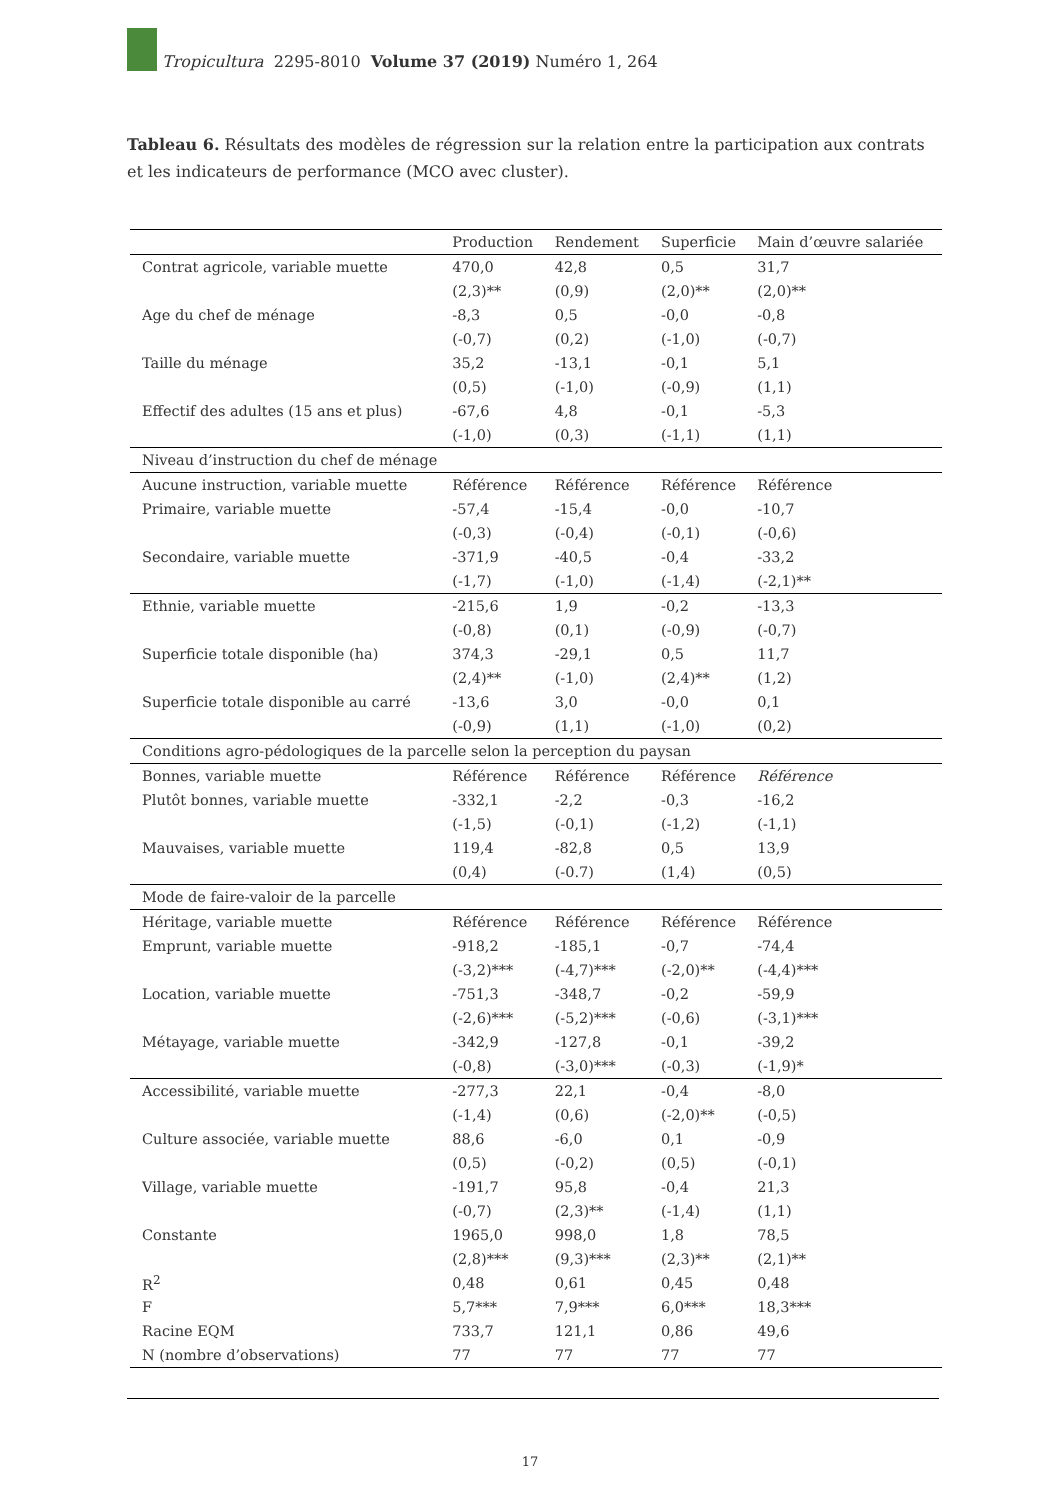Tropicultura 2295-8010 Volume 37 (2019) Numéro 1, 264
Tableau 6. Résultats des modèles de régression sur la relation entre la participation aux contrats et les indicateurs de performance (MCO avec cluster).
| | Production | Rendement | Superficie | Main d’œuvre salariée |
| --- | --- | --- | --- | --- |
| Contrat agricole, variable muette | 470,0 | 42,8 | 0,5 | 31,7 |
| | (2,3)** | (0,9) | (2,0)** | (2,0)** |
| Age du chef de ménage | -8,3 | 0,5 | -0,0 | -0,8 |
| | (-0,7) | (0,2) | (-1,0) | (-0,7) |
| Taille du ménage | 35,2 | -13,1 | -0,1 | 5,1 |
| | (0,5) | (-1,0) | (-0,9) | (1,1) |
| Effectif des adultes (15 ans et plus) | -67,6 | 4,8 | -0,1 | -5,3 |
| | (-1,0) | (0,3) | (-1,1) | (1,1) |
| Niveau d’instruction du chef de ménage | | | | |
| Aucune instruction, variable muette | Référence | Référence | Référence | Référence |
| Primaire, variable muette | -57,4 | -15,4 | -0,0 | -10,7 |
| | (-0,3) | (-0,4) | (-0,1) | (-0,6) |
| Secondaire, variable muette | -371,9 | -40,5 | -0,4 | -33,2 |
| | (-1,7) | (-1,0) | (-1,4) | (-2,1)** |
| Ethnie, variable muette | -215,6 | 1,9 | -0,2 | -13,3 |
| | (-0,8) | (0,1) | (-0,9) | (-0,7) |
| Superficie totale disponible (ha) | 374,3 | -29,1 | 0,5 | 11,7 |
| | (2,4)** | (-1,0) | (2,4)** | (1,2) |
| Superficie totale disponible au carré | -13,6 | 3,0 | -0,0 | 0,1 |
| | (-0,9) | (1,1) | (-1,0) | (0,2) |
| Conditions agro-pédologiques de la parcelle selon la perception du paysan | | | | |
| Bonnes, variable muette | Référence | Référence | Référence | Référence |
| Plutôt bonnes, variable muette | -332,1 | -2,2 | -0,3 | -16,2 |
| | (-1,5) | (-0,1) | (-1,2) | (-1,1) |
| Mauvaises, variable muette | 119,4 | -82,8 | 0,5 | 13,9 |
| | (0,4) | (-0.7) | (1,4) | (0,5) |
| Mode de faire-valoir de la parcelle | | | | |
| Héritage, variable muette | Référence | Référence | Référence | Référence |
| Emprunt, variable muette | -918,2 | -185,1 | -0,7 | -74,4 |
| | (-3,2)*** | (-4,7)*** | (-2,0)** | (-4,4)*** |
| Location, variable muette | -751,3 | -348,7 | -0,2 | -59,9 |
| | (-2,6)*** | (-5,2)*** | (-0,6) | (-3,1)*** |
| Métayage, variable muette | -342,9 | -127,8 | -0,1 | -39,2 |
| | (-0,8) | (-3,0)*** | (-0,3) | (-1,9)* |
| Accessibilité, variable muette | -277,3 | 22,1 | -0,4 | -8,0 |
| | (-1,4) | (0,6) | (-2,0)** | (-0,5) |
| Culture associée, variable muette | 88,6 | -6,0 | 0,1 | -0,9 |
| | (0,5) | (-0,2) | (0,5) | (-0,1) |
| Village, variable muette | -191,7 | 95,8 | -0,4 | 21,3 |
| | (-0,7) | (2,3)** | (-1,4) | (1,1) |
| Constante | 1965,0 | 998,0 | 1,8 | 78,5 |
| | (2,8)*** | (9,3)*** | (2,3)** | (2,1)** |
| R<sup>2</sup> | 0,48 | 0,61 | 0,45 | 0,48 |
| F | 5,7*** | 7,9*** | 6,0*** | 18,3*** |
| Racine EQM | 733,7 | 121,1 | 0,86 | 49,6 |
| N (nombre d’observations) | 77 | 77 | 77 | 77 |
17